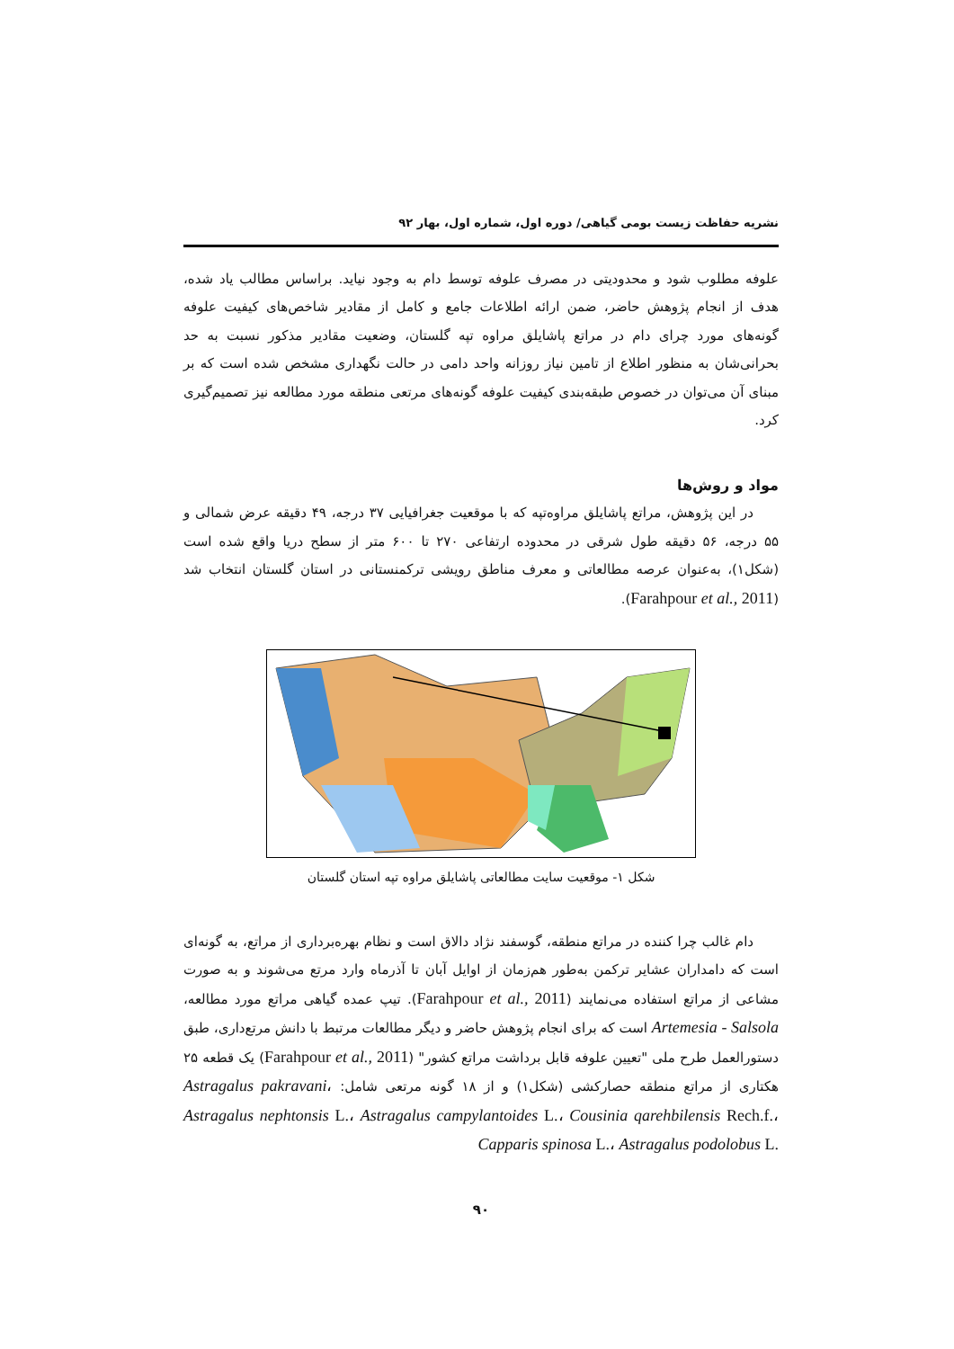نشریه حفاظت زیست بومی گیاهی/ دوره اول، شماره اول، بهار ۹۲
علوفه مطلوب شود و محدودیتی در مصرف علوفه توسط دام به وجود نیاید. براساس مطالب یاد شده، هدف از انجام پژوهش حاضر، ضمن ارائه اطلاعات جامع و کامل از مقادیر شاخص‌های کیفیت علوفه گونه‌های مورد چرای دام در مراتع پاشایلق مراوه تپه گلستان، وضعیت مقادیر مذکور نسبت به حد بحرانی‌شان به منظور اطلاع از تامین نیاز روزانه واحد دامی در حالت نگهداری مشخص شده است که بر مبنای آن می‌توان در خصوص طبقه‌بندی کیفیت علوفه گونه‌های مرتعی منطقه مورد مطالعه نیز تصمیم‌گیری کرد.
مواد و روش‌ها
در این پژوهش، مراتع پاشایلق مراوه‌تپه که با موقعیت جغرافیایی ۳۷ درجه، ۴۹ دقیقه عرض شمالی و ۵۵ درجه، ۵۶ دقیقه طول شرقی در محدوده ارتفاعی ۲۷۰ تا ۶۰۰ متر از سطح دریا واقع شده است (شکل۱)، به‌عنوان عرصه مطالعاتی و معرف مناطق رویشی ترکمنستانی در استان گلستان انتخاب شد (Farahpour et al., 2011).
شکل ۱- موقعیت سایت مطالعاتی پاشایلق مراوه تپه استان گلستان
دام غالب چرا کننده در مراتع منطقه، گوسفند نژاد دالاق است و نظام بهره‌برداری از مراتع، به گونه‌ای است که دامداران عشایر ترکمن به‌طور هم‌زمان از اوایل آبان تا آذرماه وارد مرتع می‌شوند و به صورت مشاعی از مراتع استفاده می‌نمایند (Farahpour et al., 2011). تیپ عمده گیاهی مراتع مورد مطالعه، Artemesia - Salsola است که برای انجام پژوهش حاضر و دیگر مطالعات مرتبط با دانش مرتع‌داری، طبق دستورالعمل طرح ملی "تعیین علوفه قابل برداشت مراتع کشور" (Farahpour et al., 2011) یک قطعه ۲۵ هکتاری از مراتع منطقه حصارکشی (شکل۱) و از ۱۸ گونه مرتعی شامل: Astragalus pakravani، Astragalus nephtonsis L.، Astragalus campylantoides L.، Cousinia qarehbilensis Rech.f.، Capparis spinosa L.، Astragalus podolobus L.
۹۰